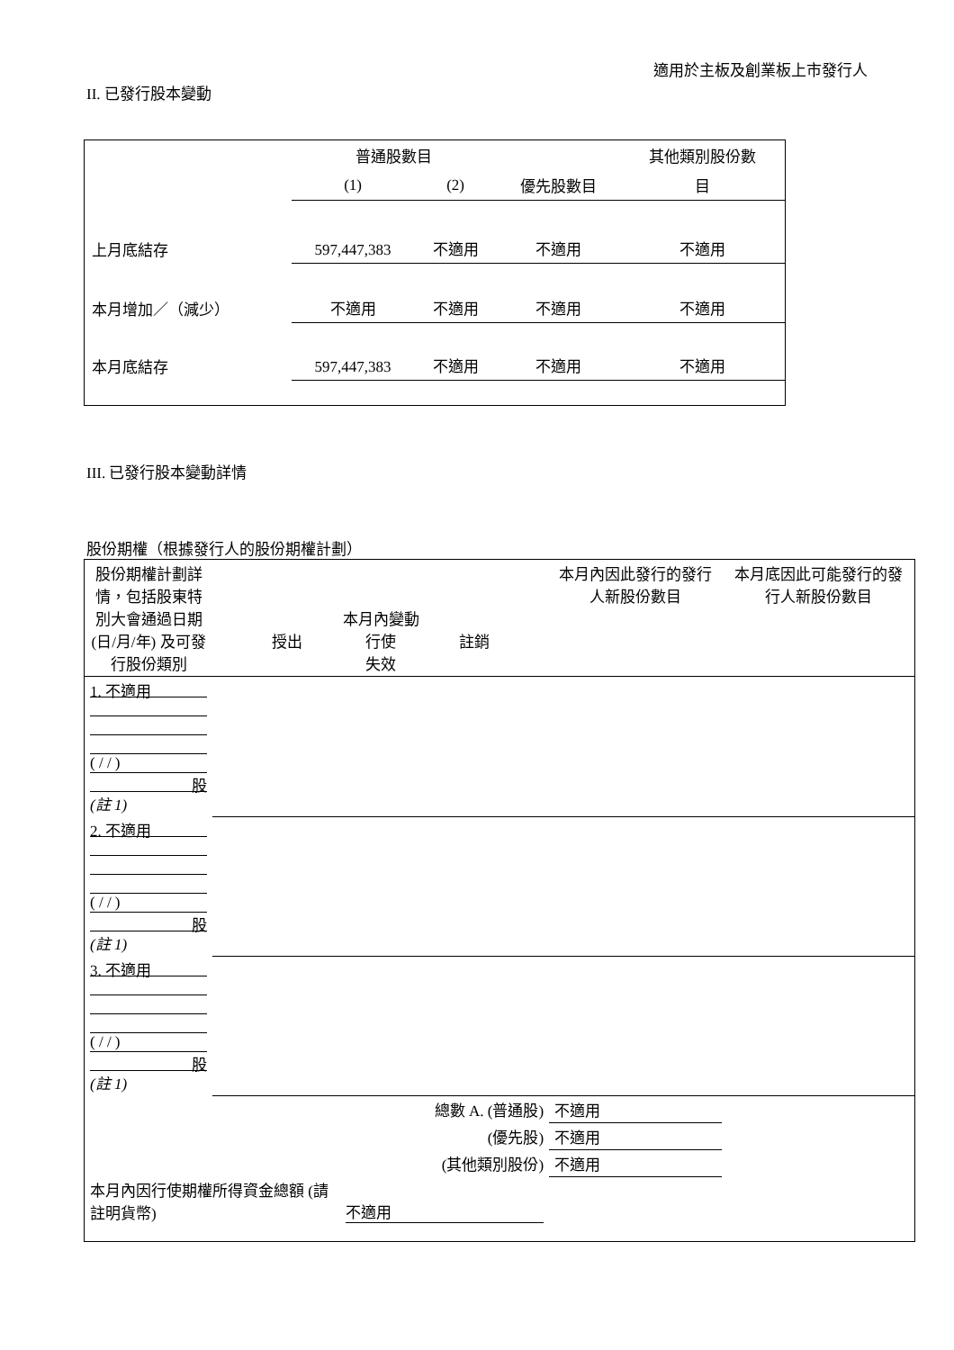適用於主板及創業板上市發行人
II. 已發行股本變動
| | 普通股數目 | | | 其他類別股份數 |
| | (1) | (2) | 優先股數目 | 目 |
| 上月底結存 | 597,447,383 | 不適用 | 不適用 | 不適用 |
| 本月增加／（減少） | 不適用 | 不適用 | 不適用 | 不適用 |
| 本月底結存 | 597,447,383 | 不適用 | 不適用 | 不適用 |
III. 已發行股本變動詳情
股份期權（根據發行人的股份期權計劃）
| 股份期權計劃詳情，包括股東特別大會通過日期 (日/月/年) 及可發行股份類別 | 本月內變動 授出 行使 註銷 失效 | | | | 本月內因此發行的發行人新股份數目 | 本月底因此可能發行的發行人新股份數目 |
| 1. 不適用 ( / / ) 股 (註 1) | | | | | | |
| 2. 不適用 ( / / ) 股 (註 1) | | | | | | |
| 3. 不適用 ( / / ) 股 (註 1) | | | | | | |
| 總數 A. (普通股) | | | | | 不適用 | |
| (優先股) | | | | | 不適用 | |
| (其他類別股份) | | | | | 不適用 | |
| 本月內因行使期權所得資金總額 (請註明貨幣) | | | 不適用 | | | |